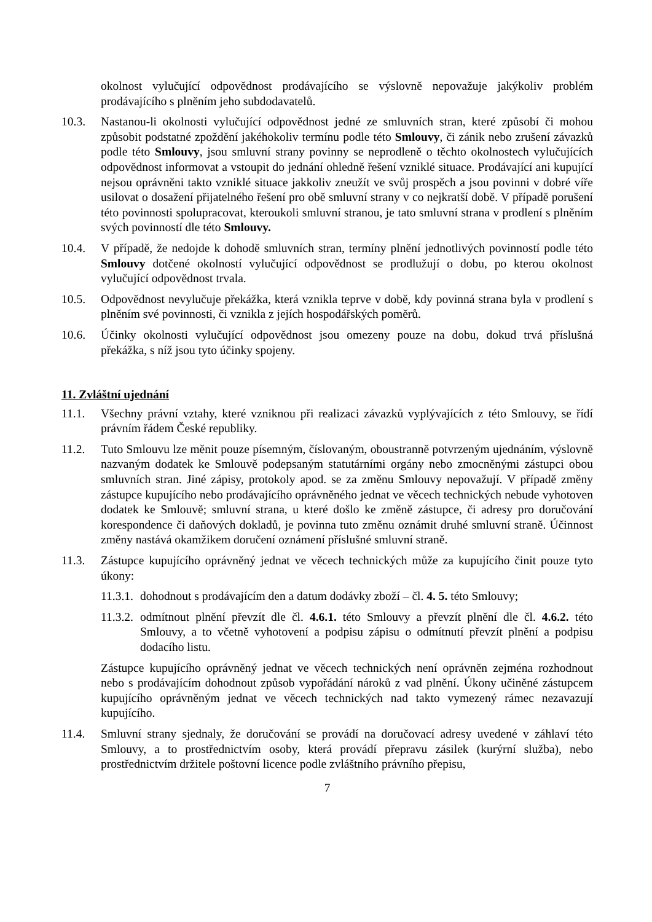okolnost vylučující odpovědnost prodávajícího se výslovně nepovažuje jakýkoliv problém prodávajícího s plněním jeho subdodavatelů.
10.3. Nastanou-li okolnosti vylučující odpovědnost jedné ze smluvních stran, které způsobí či mohou způsobit podstatné zpoždění jakéhokoliv termínu podle této Smlouvy, či zánik nebo zrušení závazků podle této Smlouvy, jsou smluvní strany povinny se neprodleně o těchto okolnostech vylučujících odpovědnost informovat a vstoupit do jednání ohledně řešení vzniklé situace. Prodávající ani kupující nejsou oprávněni takto vzniklé situace jakkoliv zneužít ve svůj prospěch a jsou povinni v dobré víře usilovat o dosažení přijatelného řešení pro obě smluvní strany v co nejkratší době. V případě porušení této povinnosti spolupracovat, kteroukoli smluvní stranou, je tato smluvní strana v prodlení s plněním svých povinností dle této Smlouvy.
10.4. V případě, že nedojde k dohodě smluvních stran, termíny plnění jednotlivých povinností podle této Smlouvy dotčené okolností vylučující odpovědnost se prodlužují o dobu, po kterou okolnost vylučující odpovědnost trvala.
10.5. Odpovědnost nevylučuje překážka, která vznikla teprve v době, kdy povinná strana byla v prodlení s plněním své povinnosti, či vznikla z jejích hospodářských poměrů.
10.6. Účinky okolnosti vylučující odpovědnost jsou omezeny pouze na dobu, dokud trvá příslušná překážka, s níž jsou tyto účinky spojeny.
11. Zvláštní ujednání
11.1. Všechny právní vztahy, které vzniknou při realizaci závazků vyplývajících z této Smlouvy, se řídí právním řádem České republiky.
11.2. Tuto Smlouvu lze měnit pouze písemným, číslovaným, oboustranně potvrzeným ujednáním, výslovně nazvaným dodatek ke Smlouvě podepsaným statutárními orgány nebo zmocněnými zástupci obou smluvních stran. Jiné zápisy, protokoly apod. se za změnu Smlouvy nepovažují. V případě změny zástupce kupujícího nebo prodávajícího oprávněného jednat ve věcech technických nebude vyhotoven dodatek ke Smlouvě; smluvní strana, u které došlo ke změně zástupce, či adresy pro doručování korespondence či daňových dokladů, je povinna tuto změnu oznámit druhé smluvní straně. Účinnost změny nastává okamžikem doručení oznámení příslušné smluvní straně.
11.3. Zástupce kupujícího oprávněný jednat ve věcech technických může za kupujícího činit pouze tyto úkony:
11.3.1.
dohodnout s prodávajícím den a datum dodávky zboží – čl. 4. 5. této Smlouvy;
11.3.2.
odmítnout plnění převzít dle čl. 4.6.1. této Smlouvy a převzít plnění dle čl. 4.6.2. této Smlouvy, a to včetně vyhotovení a podpisu zápisu o odmítnutí převzít plnění a podpisu dodacího listu.
Zástupce kupujícího oprávněný jednat ve věcech technických není oprávněn zejména rozhodnout nebo s prodávajícím dohodnout způsob vypořádání nároků z vad plnění. Úkony učiněné zástupcem kupujícího oprávněným jednat ve věcech technických nad takto vymezený rámec nezavazují kupujícího.
11.4. Smluvní strany sjednaly, že doručování se provádí na doručovací adresy uvedené v záhlaví této Smlouvy, a to prostřednictvím osoby, která provádí přepravu zásilek (kurýrní služba), nebo prostřednictvím držitele poštovní licence podle zvláštního právního přepisu,
7